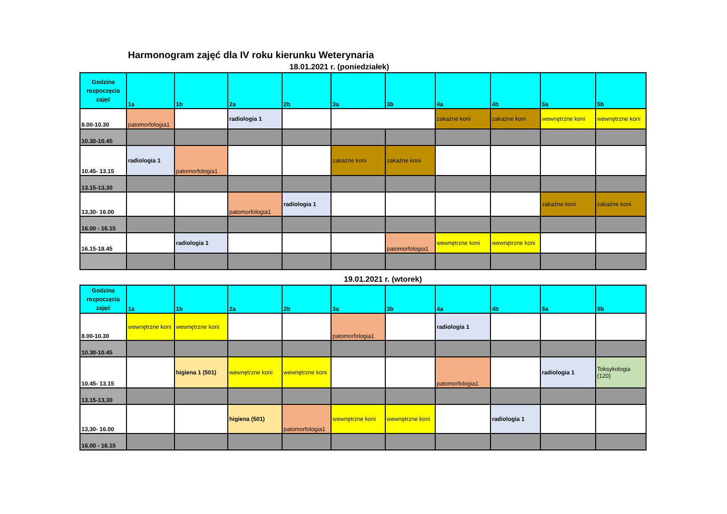Harmonogram zajęć dla IV roku kierunku Weterynaria
18.01.2021 r. (poniedziałek)
| Godzina rozpoczęcia zajęć | 1a | 1b | 2a | 2b | 3a | 3b | 4a | 4b | 5a | 5b |
| --- | --- | --- | --- | --- | --- | --- | --- | --- | --- | --- |
| 8.00-10.30 | patomorfologia1 | | radiologia 1 | | | | zakaźne koni | zakaźne koni | wewnętrzne koni | wewnętrzne koni |
| 10.30-10.45 | | | | | | | | | | |
| 10.45- 13.15 | radiologia 1 | patomorfologia1 | | | zakaźne koni | zakaźne koni | | | | |
| 13.15-13,30 | | | | | | | | | | |
| 13,30- 16.00 | | | patomorfologia1 | radiologia 1 | | | | | zakaźne koni | zakaźne koni |
| 16.00 - 16.15 | | | | | | | | | | |
| 16.15-18.45 | | radiologia 1 | | | | patomorfologia1 | wewnętrzne koni | wewnętrzne koni | | |
19.01.2021 r. (wtorek)
| Godzina rozpoczęcia zajęć | 1a | 1b | 2a | 2b | 3a | 3b | 4a | 4b | 5a | 5b |
| --- | --- | --- | --- | --- | --- | --- | --- | --- | --- | --- |
| 8.00-10.30 | wewnętrzne koni | wewnętrzne koni | | | patomorfologia1 | | radiologia 1 | | | |
| 10.30-10.45 | | | | | | | | | | |
| 10.45- 13.15 | | higiena 1 (501) | wewnętrzne koni | wewnętrzne koni | | | patomorfologia1 | | radiologia 1 | Toksykologia (120) |
| 13.15-13,30 | | | | | | | | | | |
| 13,30- 16.00 | | | higiena (501) | patomorfologia1 | wewnętrzne koni | wewnętrzne koni | | radiologia 1 | | |
| 16.00 - 16.15 | | | | | | | | | | |